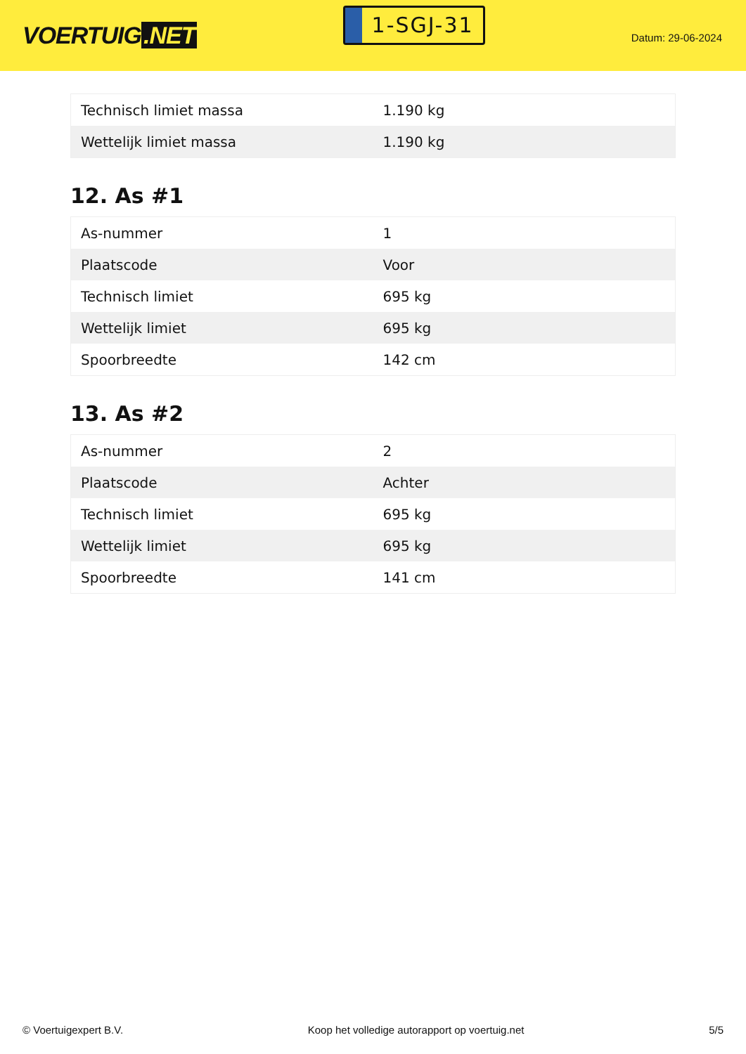VOERTUIG.NET
1-SGJ-31
Datum: 29-06-2024
| Technisch limiet massa | 1.190 kg |
| Wettelijk limiet massa | 1.190 kg |
12. As #1
| As-nummer | 1 |
| Plaatscode | Voor |
| Technisch limiet | 695 kg |
| Wettelijk limiet | 695 kg |
| Spoorbreedte | 142 cm |
13. As #2
| As-nummer | 2 |
| Plaatscode | Achter |
| Technisch limiet | 695 kg |
| Wettelijk limiet | 695 kg |
| Spoorbreedte | 141 cm |
© Voertuigexpert B.V. Koop het volledige autorapport op voertuig.net 5/5